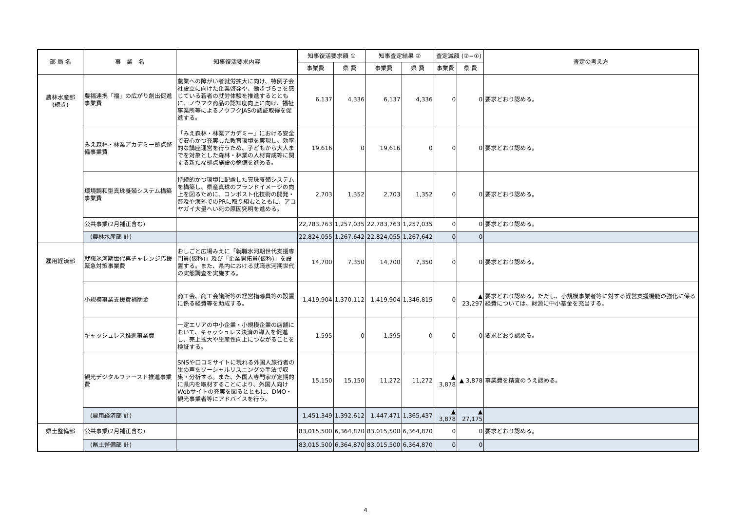| 部 局 名 | 事 業 名 | 知事復活要求内容 | 知事復活要求額 ① | | 知事査定結果 ② | | 査定減額 (②−①) | | 査定の考え方 |
| --- | --- | --- | --- | --- | --- | --- | --- | --- | --- |
| | | | 事業費 | 県 費 | 事業費 | 県 費 | 事業費 | 県 費 | |
| 農林水産部 (続き) | 農福連携「福」の広がり創出促進事業費 | 農業への障がい者就労拡大に向け、特例子会社設立に向けた企業啓発や、働きづらさを感じている若者の就労体験を推進するとともに、ノウフク商品の認知度向上に向け、福祉事業所等によるノウフクJASの認証取得を促進する。 | 6,137 | 4,336 | 6,137 | 4,336 | 0 | 0 | 要求どおり認める。 |
| | みえ森林・林業アカデミー拠点整備事業費 | 「みえ森林・林業アカデミー」における安全で安心かつ充実した教育環境を実現し、効率的な講座運営を行うため、子どもから大人までを対象とした森林・林業の人材育成等に関する新たな拠点施設の整備を進める。 | 19,616 | 0 | 19,616 | 0 | 0 | 0 | 要求どおり認める。 |
| | 環境調和型真珠養殖システム構築事業費 | 持続的かつ環境に配慮した真珠養殖システムを構築し、県産真珠のブランドイメージの向上を図るために、コンポスト化技術の開発・普及や海外でのPRに取り組むとともに、アコヤガイ大量へい死の原因究明を進める。 | 2,703 | 1,352 | 2,703 | 1,352 | 0 | 0 | 要求どおり認める。 |
| | 公共事業(2月補正含む) | | 22,783,763 | 1,257,035 | 22,783,763 | 1,257,035 | 0 | 0 | 要求どおり認める。 |
| | (農林水産部 計) | | 22,824,055 | 1,267,642 | 22,824,055 | 1,267,642 | 0 | 0 | |
| 雇用経済部 | 就職氷河期世代再チャレンジ応援緊急対策事業費 | おしごと広場みえに「就職氷河期世代支援専門員(仮称)」及び「企業開拓員(仮称)」を設置する。また、県内における就職氷河期世代の実態調査を実施する。 | 14,700 | 7,350 | 14,700 | 7,350 | 0 | 0 | 要求どおり認める。 |
| | 小規模事業支援費補助金 | 商工会、商工会議所等の経営指導員等の設置に係る経費等を助成する。 | 1,419,904 | 1,370,112 | 1,419,904 | 1,346,815 | 0 | ▲ 23,297 | 要求どおり認める。ただし、小規模事業者等に対する経営支援機能の強化に係る経費については、財源に中小基金を充当する。 |
| | キャッシュレス推進事業費 | 一定エリアの中小企業・小規模企業の店舗において、キャッシュレス決済の導入を促進し、売上拡大や生産性向上につながることを検証する。 | 1,595 | 0 | 1,595 | 0 | 0 | 0 | 要求どおり認める。 |
| | 観光デジタルファースト推進事業費 | SNSや口コミサイトに現れる外国人旅行者の生の声をソーシャルリスニングの手法で収集・分析する。また、外国人専門家が定期的に県内を取材することにより、外国人向けWebサイトの充実を図るとともに、DMO・観光事業者等にアドバイスを行う。 | 15,150 | 15,150 | 11,272 | 11,272 | ▲ 3,878 | ▲ 3,878 | 事業費を精査のうえ認める。 |
| | (雇用経済部 計) | | 1,451,349 | 1,392,612 | 1,447,471 | 1,365,437 | ▲ 3,878 | ▲ 27,175 | |
| 県土整備部 | 公共事業(2月補正含む) | | 83,015,500 | 6,364,870 | 83,015,500 | 6,364,870 | 0 | 0 | 要求どおり認める。 |
| | (県土整備部 計) | | 83,015,500 | 6,364,870 | 83,015,500 | 6,364,870 | 0 | 0 | |
4